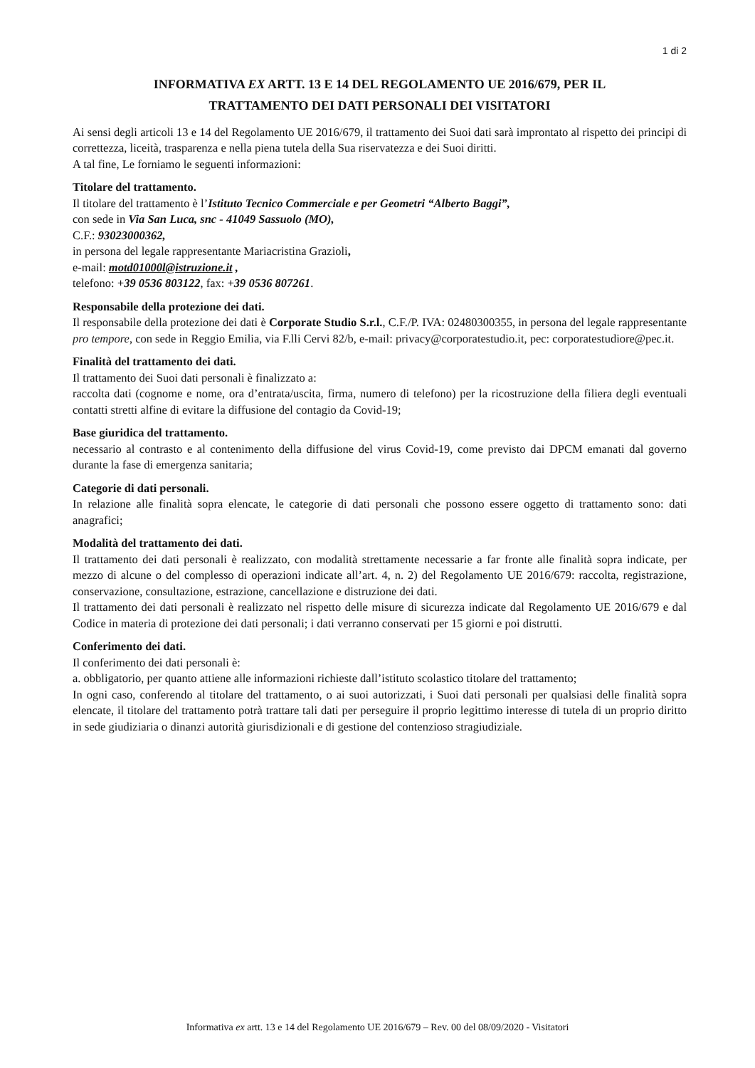1 di 2
INFORMATIVA EX ARTT. 13 E 14 DEL REGOLAMENTO UE 2016/679, PER IL
TRATTAMENTO DEI DATI PERSONALI DEI VISITATORI
Ai sensi degli articoli 13 e 14 del Regolamento UE 2016/679, il trattamento dei Suoi dati sarà improntato al rispetto dei principi di correttezza, liceità, trasparenza e nella piena tutela della Sua riservatezza e dei Suoi diritti.
A tal fine, Le forniamo le seguenti informazioni:
Titolare del trattamento.
Il titolare del trattamento è l’Istituto Tecnico Commerciale e per Geometri “Alberto Baggi”,
con sede in Via San Luca, snc - 41049 Sassuolo (MO),
C.F.: 93023000362,
in persona del legale rappresentante Mariacristina Grazioli,
e-mail: motd01000l@istruzione.it ,
telefono: +39 0536 803122, fax: +39 0536 807261.
Responsabile della protezione dei dati.
Il responsabile della protezione dei dati è Corporate Studio S.r.l., C.F./P. IVA: 02480300355, in persona del legale rappresentante pro tempore, con sede in Reggio Emilia, via F.lli Cervi 82/b, e-mail: privacy@corporatestudio.it, pec: corporatestudiore@pec.it.
Finalità del trattamento dei dati.
Il trattamento dei Suoi dati personali è finalizzato a:
raccolta dati (cognome e nome, ora d’entrata/uscita, firma, numero di telefono) per la ricostruzione della filiera degli eventuali contatti stretti alfine di evitare la diffusione del contagio da Covid-19;
Base giuridica del trattamento.
necessario al contrasto e al contenimento della diffusione del virus Covid-19, come previsto dai DPCM emanati dal governo durante la fase di emergenza sanitaria;
Categorie di dati personali.
In relazione alle finalità sopra elencate, le categorie di dati personali che possono essere oggetto di trattamento sono: dati anagrafici;
Modalità del trattamento dei dati.
Il trattamento dei dati personali è realizzato, con modalità strettamente necessarie a far fronte alle finalità sopra indicate, per mezzo di alcune o del complesso di operazioni indicate all’art. 4, n. 2) del Regolamento UE 2016/679: raccolta, registrazione, conservazione, consultazione, estrazione, cancellazione e distruzione dei dati.
Il trattamento dei dati personali è realizzato nel rispetto delle misure di sicurezza indicate dal Regolamento UE 2016/679 e dal Codice in materia di protezione dei dati personali; i dati verranno conservati per 15 giorni e poi distrutti.
Conferimento dei dati.
Il conferimento dei dati personali è:
a. obbligatorio, per quanto attiene alle informazioni richieste dall’istituto scolastico titolare del trattamento;
In ogni caso, conferendo al titolare del trattamento, o ai suoi autorizzati, i Suoi dati personali per qualsiasi delle finalità sopra elencate, il titolare del trattamento potrà trattare tali dati per perseguire il proprio legittimo interesse di tutela di un proprio diritto in sede giudiziaria o dinanzi autorità giurisdizionali e di gestione del contenzioso stragiudiziale.
Informativa ex artt. 13 e 14 del Regolamento UE 2016/679 – Rev. 00 del 08/09/2020 - Visitatori